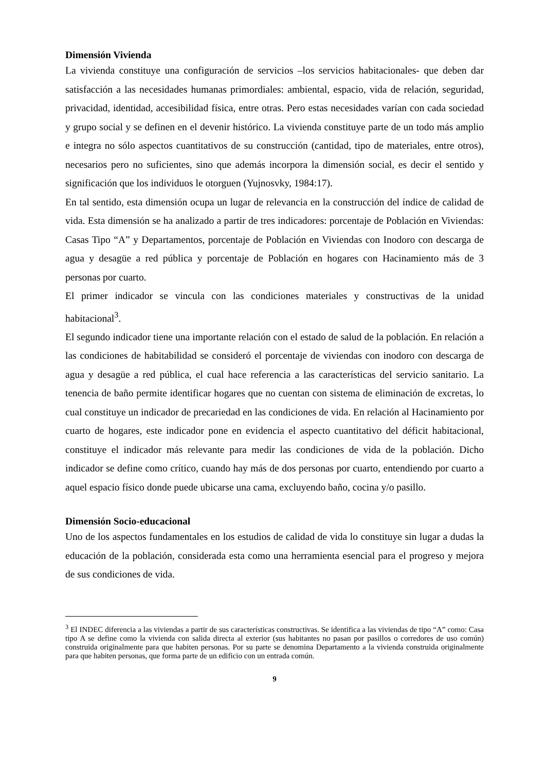Dimensión Vivienda
La vivienda constituye una configuración de servicios –los servicios habitacionales- que deben dar satisfacción a las necesidades humanas primordiales: ambiental, espacio, vida de relación, seguridad, privacidad, identidad, accesibilidad física, entre otras. Pero estas necesidades varían con cada sociedad y grupo social y se definen en el devenir histórico. La vivienda constituye parte de un todo más amplio e integra no sólo aspectos cuantitativos de su construcción (cantidad, tipo de materiales, entre otros), necesarios pero no suficientes, sino que además incorpora la dimensión social, es decir el sentido y significación que los individuos le otorguen (Yujnosvky, 1984:17).
En tal sentido, esta dimensión ocupa un lugar de relevancia en la construcción del índice de calidad de vida. Esta dimensión se ha analizado a partir de tres indicadores: porcentaje de Población en Viviendas: Casas Tipo “A” y Departamentos, porcentaje de Población en Viviendas con Inodoro con descarga de agua y desagüe a red pública y porcentaje de Población en hogares con Hacinamiento más de 3 personas por cuarto.
El primer indicador se vincula con las condiciones materiales y constructivas de la unidad habitacional<sup>3</sup>.
El segundo indicador tiene una importante relación con el estado de salud de la población. En relación a las condiciones de habitabilidad se consideró el porcentaje de viviendas con inodoro con descarga de agua y desagüe a red pública, el cual hace referencia a las características del servicio sanitario. La tenencia de baño permite identificar hogares que no cuentan con sistema de eliminación de excretas, lo cual constituye un indicador de precariedad en las condiciones de vida. En relación al Hacinamiento por cuarto de hogares, este indicador pone en evidencia el aspecto cuantitativo del déficit habitacional, constituye el indicador más relevante para medir las condiciones de vida de la población. Dicho indicador se define como crítico, cuando hay más de dos personas por cuarto, entendiendo por cuarto a aquel espacio físico donde puede ubicarse una cama, excluyendo baño, cocina y/o pasillo.
Dimensión Socio-educacional
Uno de los aspectos fundamentales en los estudios de calidad de vida lo constituye sin lugar a dudas la educación de la población, considerada esta como una herramienta esencial para el progreso y mejora de sus condiciones de vida.
<sup>3</sup> El INDEC diferencia a las viviendas a partir de sus características constructivas. Se identifica a las viviendas de tipo “A” como: Casa tipo A se define como la vivienda con salida directa al exterior (sus habitantes no pasan por pasillos o corredores de uso común) construida originalmente para que habiten personas. Por su parte se denomina Departamento a la vivienda construida originalmente para que habiten personas, que forma parte de un edificio con un entrada común.
9